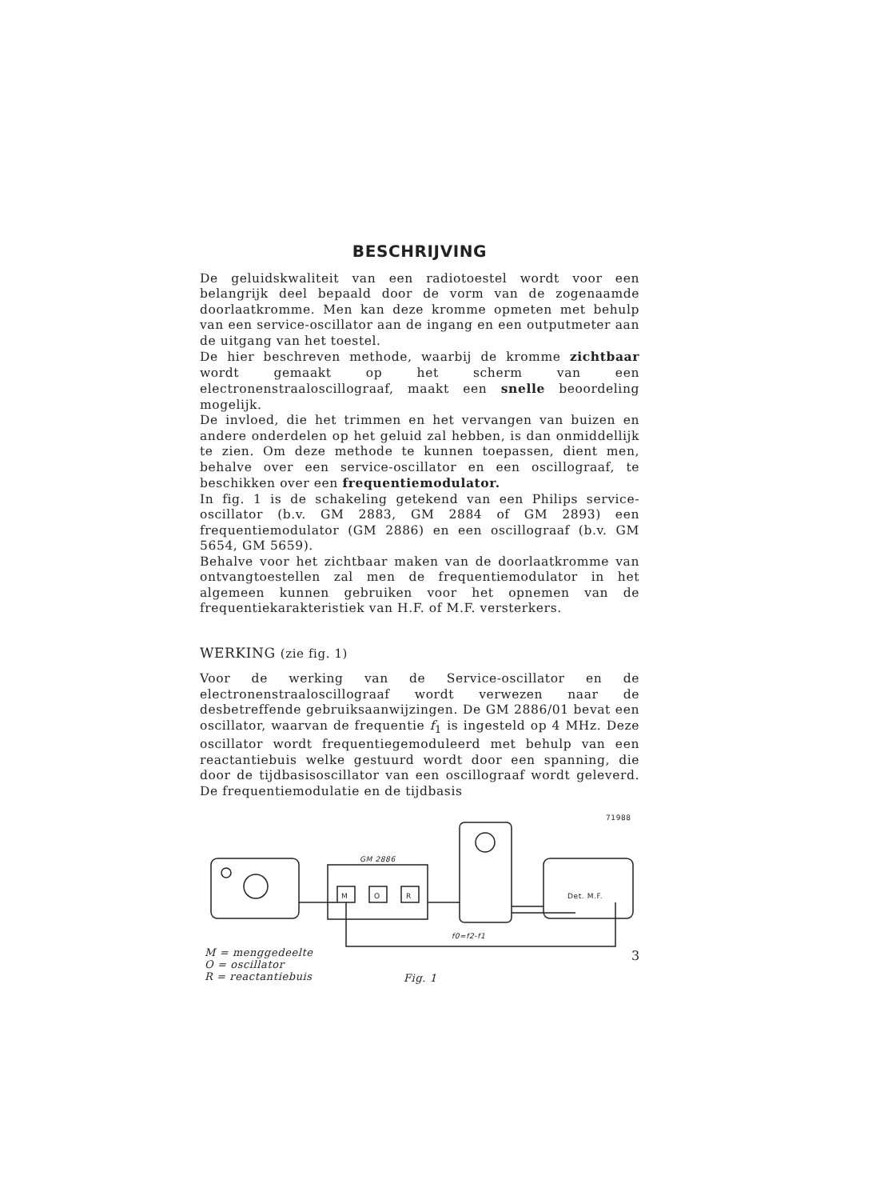BESCHRIJVING
De geluidskwaliteit van een radiotoestel wordt voor een belangrijk deel bepaald door de vorm van de zogenaamde doorlaatkromme. Men kan deze kromme opmeten met behulp van een service-oscillator aan de ingang en een outputmeter aan de uitgang van het toestel.
De hier beschreven methode, waarbij de kromme zichtbaar wordt gemaakt op het scherm van een electronenstraaloscillograaf, maakt een snelle beoordeling mogelijk.
De invloed, die het trimmen en het vervangen van buizen en andere onderdelen op het geluid zal hebben, is dan onmiddellijk te zien. Om deze methode te kunnen toepassen, dient men, behalve over een service-oscillator en een oscillograaf, te beschikken over een frequentiemodulator.
In fig. 1 is de schakeling getekend van een Philips service-oscillator (b.v. GM 2883, GM 2884 of GM 2893) een frequentiemodulator (GM 2886) en een oscillograaf (b.v. GM 5654, GM 5659).
Behalve voor het zichtbaar maken van de doorlaatkromme van ontvangtoestellen zal men de frequentiemodulator in het algemeen kunnen gebruiken voor het opnemen van de frequentiekarakteristiek van H.F. of M.F. versterkers.
WERKING (zie fig. 1)
Voor de werking van de Service-oscillator en de electronenstraaloscillograaf wordt verwezen naar de desbetreffende gebruiksaanwijzingen. De GM 2886/01 bevat een oscillator, waarvan de frequentie f<sub>1</sub> is ingesteld op 4 MHz. Deze oscillator wordt frequentiegemoduleerd met behulp van een reactantiebuis welke gestuurd wordt door een spanning, die door de tijdbasisoscillator van een oscillograaf wordt geleverd. De frequentiemodulatie en de tijdbasis
71988
GM 2886
M
O
R
Det. M.F.
f0=f2-f1
M = menggedeelte
O = oscillator
R = reactantiebuis
Fig. 1
3